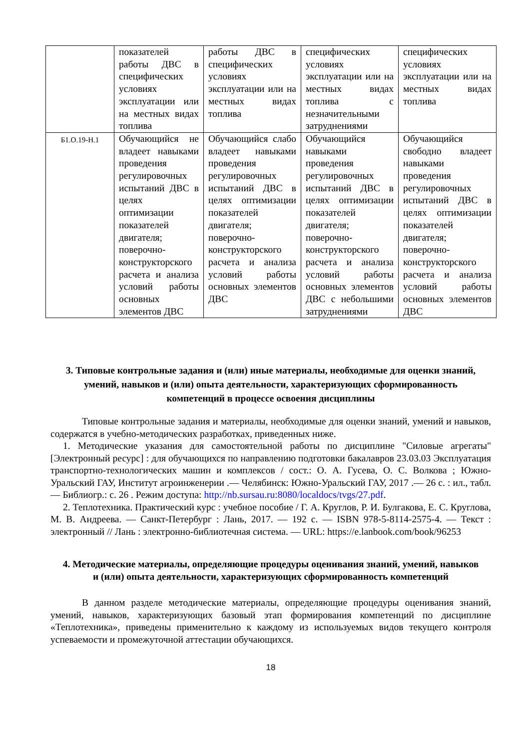| | показателей работы ДВС в специфических условиях эксплуатации или на местных видах топлива | работы ДВС в специфических условиях эксплуатации или на местных видах топлива | специфических условиях эксплуатации или на местных видах топлива с незначительными затруднениями | специфических условиях эксплуатации или на местных видах топлива |
| Б1.О.19-Н.1 | Обучающийся не владеет навыками проведения регулировочных испытаний ДВС в целях оптимизации показателей двигателя; поверочно-конструкторского расчета и анализа условий работы основных элементов ДВС | Обучающийся слабо владеет навыками проведения регулировочных испытаний ДВС в целях оптимизации показателей двигателя; поверочно-конструкторского расчета и анализа условий работы основных элементов ДВС | Обучающийся навыками проведения регулировочных испытаний ДВС в целях оптимизации показателей двигателя; поверочно-конструкторского расчета и анализа условий работы основных элементов ДВС с небольшими затруднениями | Обучающийся свободно владеет навыками проведения регулировочных испытаний ДВС в целях оптимизации показателей двигателя; поверочно-конструкторского расчета и анализа условий работы основных элементов ДВС |
3. Типовые контрольные задания и (или) иные материалы, необходимые для оценки знаний, умений, навыков и (или) опыта деятельности, характеризующих сформированность компетенций в процессе освоения дисциплины
Типовые контрольные задания и материалы, необходимые для оценки знаний, умений и навыков, содержатся в учебно-методических разработках, приведенных ниже.
1. Методические указания для самостоятельной работы по дисциплине "Силовые агрегаты" [Электронный ресурс] : для обучающихся по направлению подготовки бакалавров 23.03.03 Эксплуатация транспортно-технологических машин и комплексов / сост.: О. А. Гусева, О. С. Волкова ; Южно-Уральский ГАУ, Институт агроинженерии .— Челябинск: Южно-Уральский ГАУ, 2017 .— 26 с. : ил., табл. — Библиогр.: с. 26 . Режим доступа: http://nb.sursau.ru:8080/localdocs/tvgs/27.pdf.
2. Теплотехника. Практический курс : учебное пособие / Г. А. Круглов, Р. И. Булгакова, Е. С. Круглова, М. В. Андреева. — Санкт-Петербург : Лань, 2017. — 192 с. — ISBN 978-5-8114-2575-4. — Текст : электронный // Лань : электронно-библиотечная система. — URL: https://e.lanbook.com/book/96253
4. Методические материалы, определяющие процедуры оценивания знаний, умений, навыков и (или) опыта деятельности, характеризующих сформированность компетенций
В данном разделе методические материалы, определяющие процедуры оценивания знаний, умений, навыков, характеризующих базовый этап формирования компетенций по дисциплине «Теплотехника», приведены применительно к каждому из используемых видов текущего контроля успеваемости и промежуточной аттестации обучающихся.
18